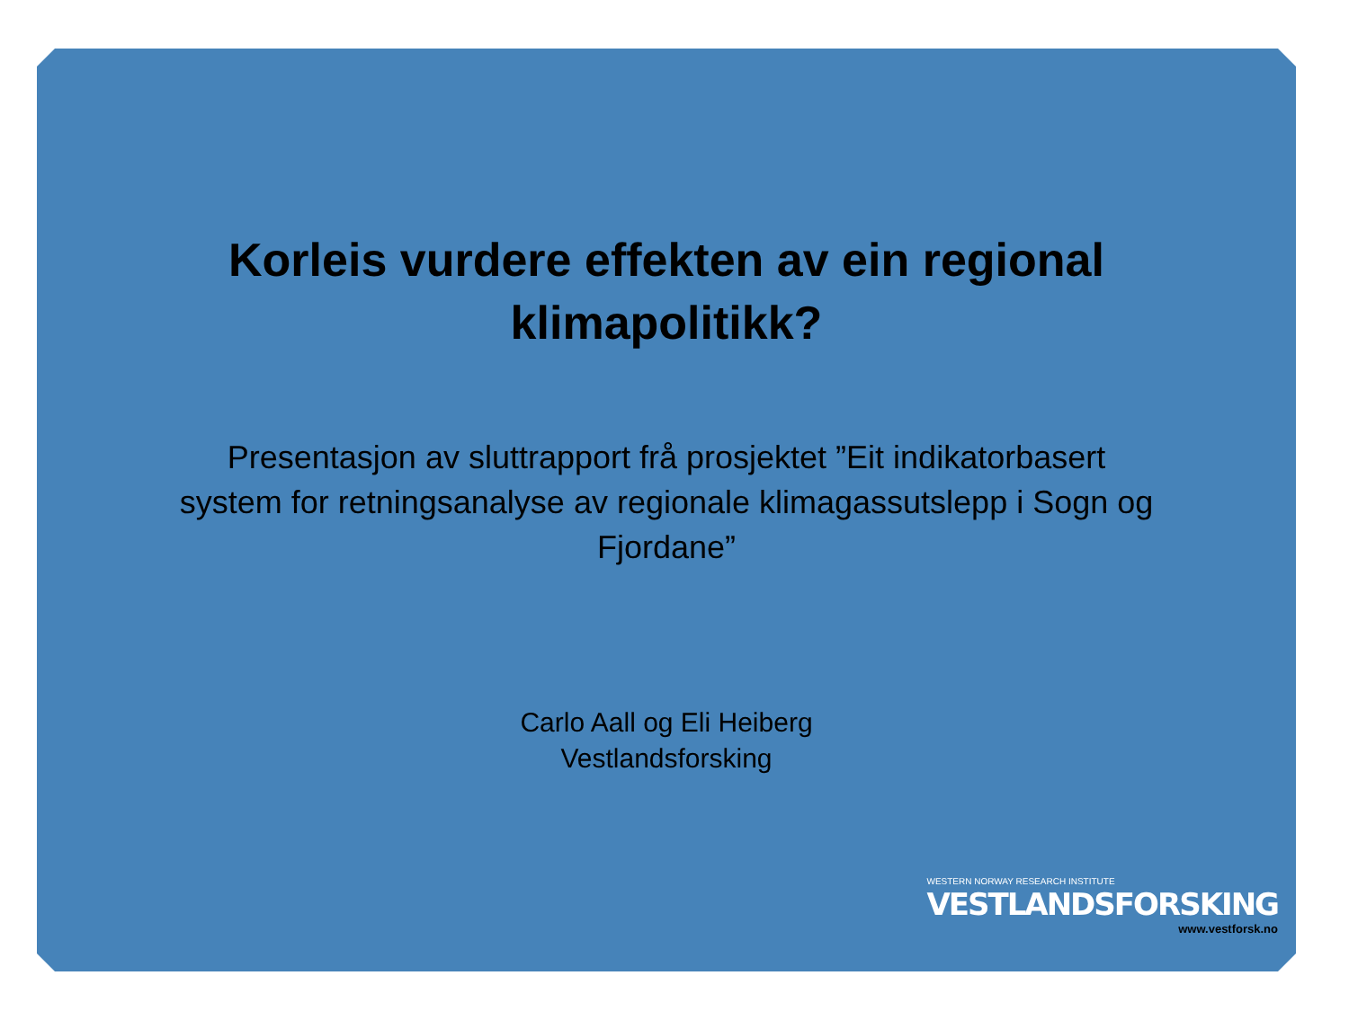Korleis vurdere effekten av ein regional klimapolitikk?
Presentasjon av sluttrapport frå prosjektet ”Eit indikatorbasert system for retningsanalyse av regionale klimagassutslepp i Sogn og Fjordane”
Carlo Aall og Eli Heiberg
Vestlandsforsking
WESTERN NORWAY RESEARCH INSTITUTE
VESTLANDSFORSKING
www.vestforsk.no